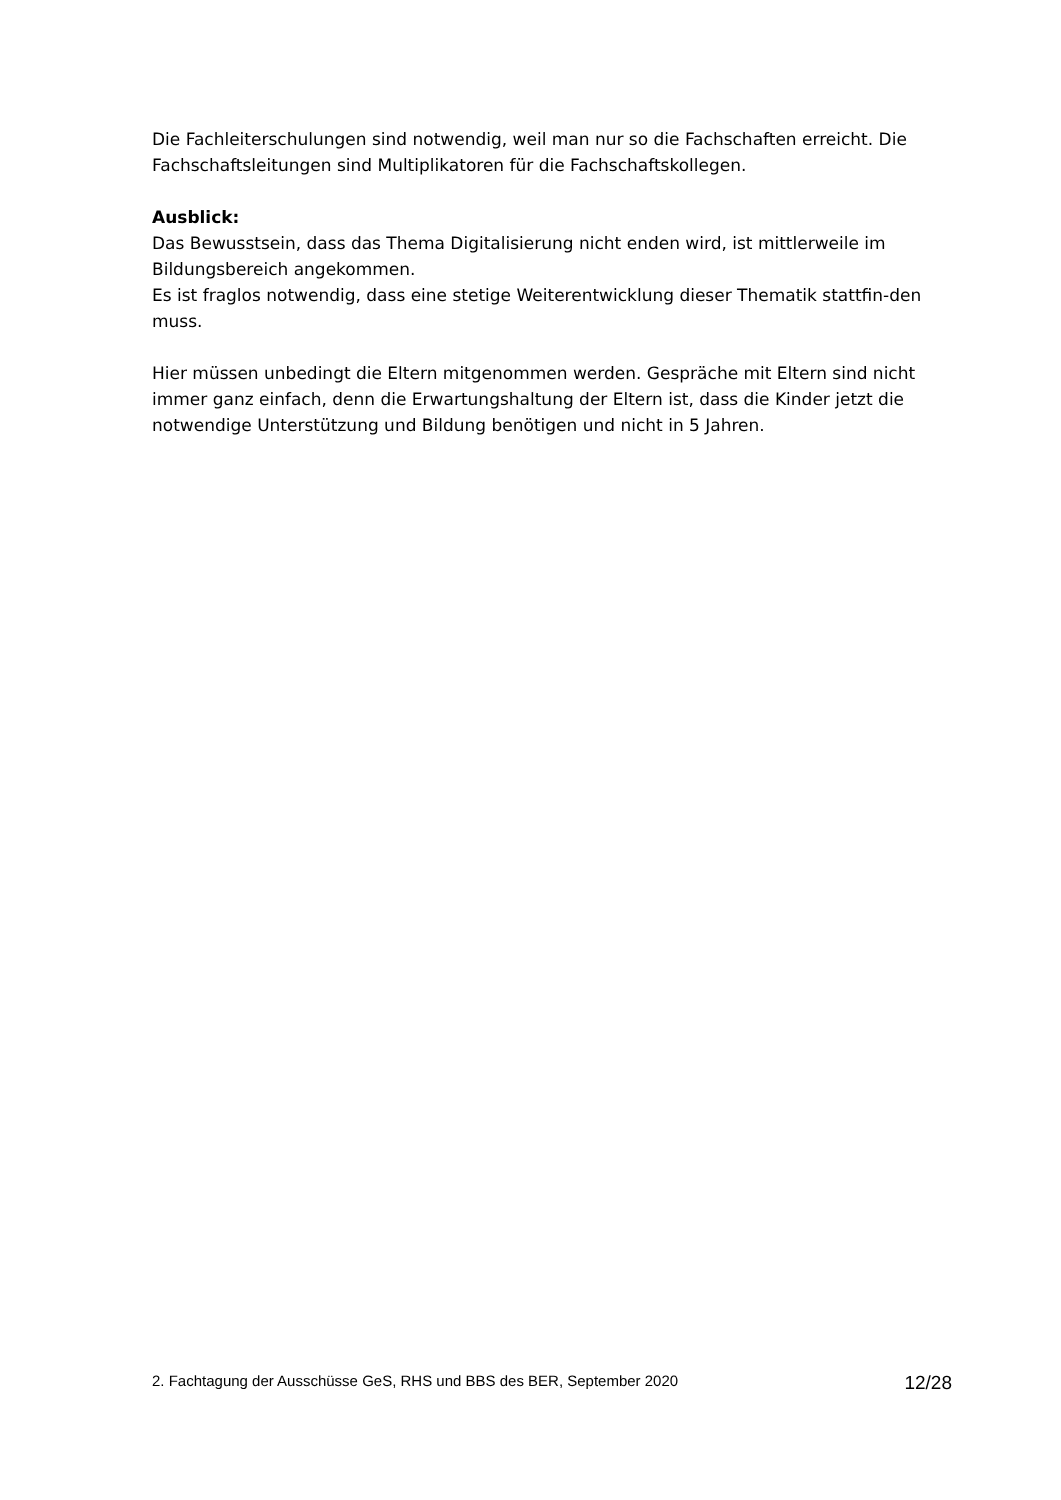Die Fachleiterschulungen sind notwendig, weil man nur so die Fachschaften erreicht. Die Fachschaftsleitungen sind Multiplikatoren für die Fachschaftskollegen.
Ausblick:
Das Bewusstsein, dass das Thema Digitalisierung nicht enden wird, ist mittlerweile im Bildungsbereich angekommen.
Es ist fraglos notwendig, dass eine stetige Weiterentwicklung dieser Thematik stattfin-den muss.
Hier müssen unbedingt die Eltern mitgenommen werden. Gespräche mit Eltern sind nicht immer ganz einfach, denn die Erwartungshaltung der Eltern ist, dass die Kinder jetzt die notwendige Unterstützung und Bildung benötigen und nicht in 5 Jahren.
2. Fachtagung der Ausschüsse GeS, RHS und BBS des BER, September 2020 12/28